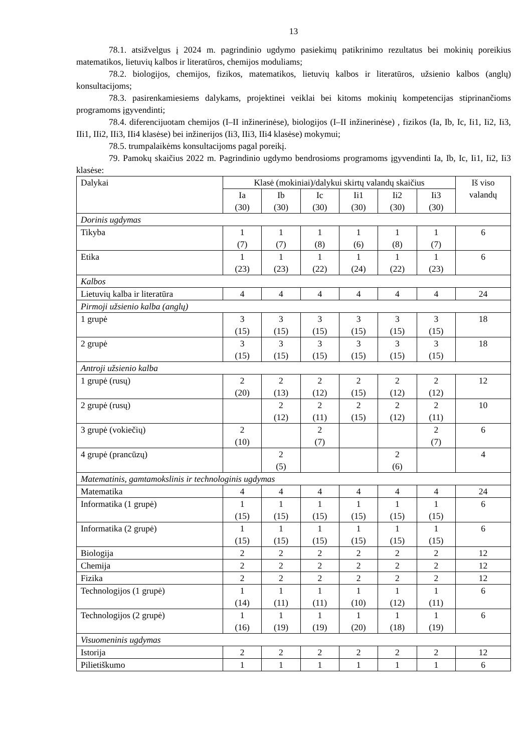13
78.1. atsižvelgus į 2024 m. pagrindinio ugdymo pasiekimų patikrinimo rezultatus bei mokinių poreikius matematikos, lietuvių kalbos ir literatūros, chemijos moduliams;
78.2. biologijos, chemijos, fizikos, matematikos, lietuvių kalbos ir literatūros, užsienio kalbos (anglų) konsultacijoms;
78.3. pasirenkamiesiems dalykams, projektinei veiklai bei kitoms mokinių kompetencijas stiprinančioms programoms įgyvendinti;
78.4. diferencijuotam chemijos (I–II inžinerinėse), biologijos (I–II inžinerinėse) , fizikos (Ia, Ib, Ic, Ii1, Ii2, Ii3, IIi1, IIi2, IIi3, IIi4 klasėse) bei inžinerijos (Ii3, IIi3, IIi4 klasėse) mokymui;
78.5. trumpalaikėms konsultacijoms pagal poreikį.
79. Pamokų skaičius 2022 m. Pagrindinio ugdymo bendrosioms programoms įgyvendinti Ia, Ib, Ic, Ii1, Ii2, Ii3 klasėse:
| Dalykai | Klasė (mokiniai)/dalykui skirtų valandų skaičius | | | | | | Iš viso valandų |
| --- | --- | --- | --- | --- | --- | --- | --- |
| | Ia (30) | Ib (30) | Ic (30) | Ii1 (30) | Ii2 (30) | Ii3 (30) | |
| Dorinis ugdymas | | | | | | | |
| Tikyba | 1 (7) | 1 (7) | 1 (8) | 1 (6) | 1 (8) | 1 (7) | 6 |
| Etika | 1 (23) | 1 (23) | 1 (22) | 1 (24) | 1 (22) | 1 (23) | 6 |
| Kalbos | | | | | | | |
| Lietuvių kalba ir literatūra | 4 | 4 | 4 | 4 | 4 | 4 | 24 |
| Pirmoji užsienio kalba (anglų) | | | | | | | |
| 1 grupė | 3 (15) | 3 (15) | 3 (15) | 3 (15) | 3 (15) | 3 (15) | 18 |
| 2 grupė | 3 (15) | 3 (15) | 3 (15) | 3 (15) | 3 (15) | 3 (15) | 18 |
| Antroji užsienio kalba | | | | | | | |
| 1 grupė (rusų) | 2 (20) | 2 (13) | 2 (12) | 2 (15) | 2 (12) | 2 (12) | 12 |
| 2 grupė (rusų) | | 2 (12) | 2 (11) | 2 (15) | 2 (12) | 2 (11) | 10 |
| 3 grupė (vokiečių) | 2 (10) | | 2 (7) | | | 2 (7) | 6 |
| 4 grupė (prancūzų) | | 2 (5) | | | 2 (6) | | 4 |
| Matematinis, gamtamokslinis ir technologinis ugdymas | | | | | | | |
| Matematika | 4 | 4 | 4 | 4 | 4 | 4 | 24 |
| Informatika (1 grupė) | 1 (15) | 1 (15) | 1 (15) | 1 (15) | 1 (15) | 1 (15) | 6 |
| Informatika (2 grupė) | 1 (15) | 1 (15) | 1 (15) | 1 (15) | 1 (15) | 1 (15) | 6 |
| Biologija | 2 | 2 | 2 | 2 | 2 | 2 | 12 |
| Chemija | 2 | 2 | 2 | 2 | 2 | 2 | 12 |
| Fizika | 2 | 2 | 2 | 2 | 2 | 2 | 12 |
| Technologijos (1 grupė) | 1 (14) | 1 (11) | 1 (11) | 1 (10) | 1 (12) | 1 (11) | 6 |
| Technologijos (2 grupė) | 1 (16) | 1 (19) | 1 (19) | 1 (20) | 1 (18) | 1 (19) | 6 |
| Visuomeninis ugdymas | | | | | | | |
| Istorija | 2 | 2 | 2 | 2 | 2 | 2 | 12 |
| Pilietiškumo | 1 | 1 | 1 | 1 | 1 | 1 | 6 |